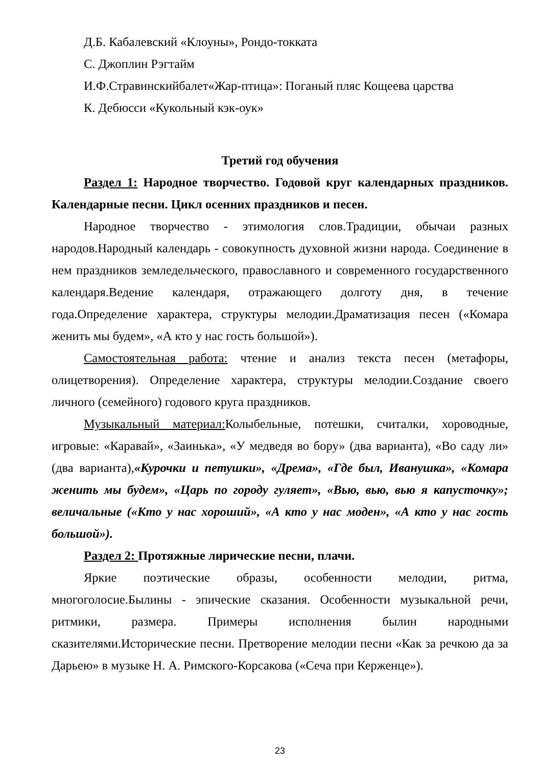Д.Б. Кабалевский «Клоуны», Рондо-токката
С. Джоплин Рэгтайм
И.Ф.Стравинскийбалет«Жар-птица»: Поганый пляс Кощеева царства
К. Дебюсси «Кукольный кэк-оук»
Третий год обучения
Раздел 1: Народное творчество. Годовой круг календарных праздников. Календарные песни. Цикл осенних праздников и песен.
Народное творчество - этимология слов.Традиции, обычаи разных народов.Народный календарь - совокупность духовной жизни народа. Соединение в нем праздников земледельческого, православного и современного государственного календаря.Ведение календаря, отражающего долготу дня, в течение года.Определение характера, структуры мелодии.Драматизация песен («Комара женить мы будем», «А кто у нас гость большой»).
Самостоятельная работа: чтение и анализ текста песен (метафоры, олицетворения). Определение характера, структуры мелодии.Создание своего личного (семейного) годового круга праздников.
Музыкальный материал: Колыбельные, потешки, считалки, хороводные, игровые: «Каравай», «Заинька», «У медведя во бору» (два варианта), «Во саду ли» (два варианта),«Курочки и петушки», «Дрема», «Где был, Иванушка», «Комара женить мы будем», «Царь по городу гуляет», «Вью, вью, вью я капусточку»; величальные («Кто у нас хороший», «А кто у нас моден», «А кто у нас гость большой»).
Раздел 2: Протяжные лирические песни, плачи.
Яркие поэтические образы, особенности мелодии, ритма, многоголосие.Былины - эпические сказания. Особенности музыкальной речи, ритмики, размера. Примеры исполнения былин народными сказителями.Исторические песни. Претворение мелодии песни «Как за речкою да за Дарьею» в музыке Н. А. Римского-Корсакова («Сеча при Керженце»).
23